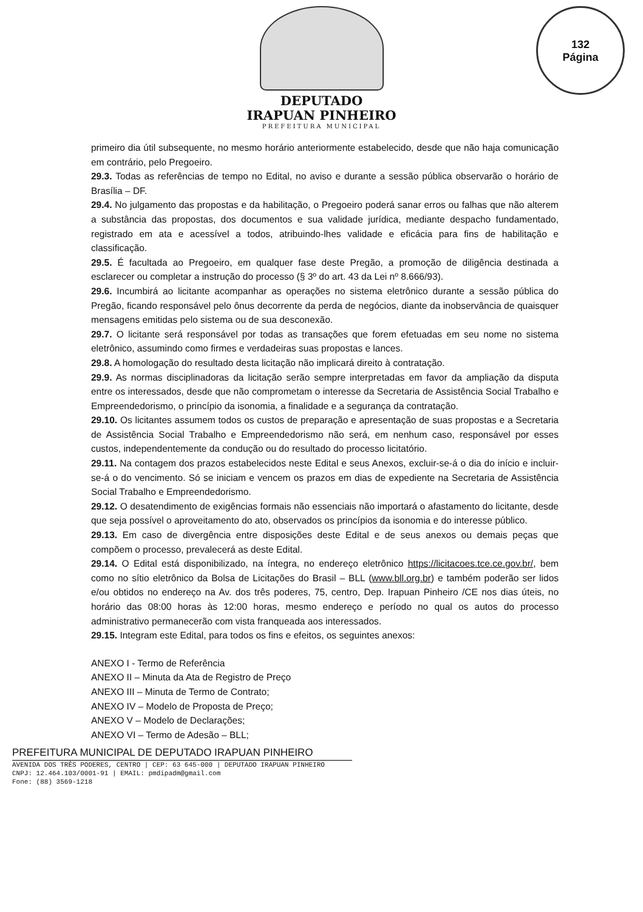DEPUTADO
IRAPUAN PINHEIRO
PREFEITURA MUNICIPAL
132
Página
primeiro dia útil subsequente, no mesmo horário anteriormente estabelecido, desde que não haja comunicação em contrário, pelo Pregoeiro.
29.3. Todas as referências de tempo no Edital, no aviso e durante a sessão pública observarão o horário de Brasília – DF.
29.4. No julgamento das propostas e da habilitação, o Pregoeiro poderá sanar erros ou falhas que não alterem a substância das propostas, dos documentos e sua validade jurídica, mediante despacho fundamentado, registrado em ata e acessível a todos, atribuindo-lhes validade e eficácia para fins de habilitação e classificação.
29.5. É facultada ao Pregoeiro, em qualquer fase deste Pregão, a promoção de diligência destinada a esclarecer ou completar a instrução do processo (§ 3º do art. 43 da Lei nº 8.666/93).
29.6. Incumbirá ao licitante acompanhar as operações no sistema eletrônico durante a sessão pública do Pregão, ficando responsável pelo ônus decorrente da perda de negócios, diante da inobservância de quaisquer mensagens emitidas pelo sistema ou de sua desconexão.
29.7. O licitante será responsável por todas as transações que forem efetuadas em seu nome no sistema eletrônico, assumindo como firmes e verdadeiras suas propostas e lances.
29.8. A homologação do resultado desta licitação não implicará direito à contratação.
29.9. As normas disciplinadoras da licitação serão sempre interpretadas em favor da ampliação da disputa entre os interessados, desde que não comprometam o interesse da Secretaria de Assistência Social Trabalho e Empreendedorismo, o princípio da isonomia, a finalidade e a segurança da contratação.
29.10. Os licitantes assumem todos os custos de preparação e apresentação de suas propostas e a Secretaria de Assistência Social Trabalho e Empreendedorismo não será, em nenhum caso, responsável por esses custos, independentemente da condução ou do resultado do processo licitatório.
29.11. Na contagem dos prazos estabelecidos neste Edital e seus Anexos, excluir-se-á o dia do início e incluir-se-á o do vencimento. Só se iniciam e vencem os prazos em dias de expediente na Secretaria de Assistência Social Trabalho e Empreendedorismo.
29.12. O desatendimento de exigências formais não essenciais não importará o afastamento do licitante, desde que seja possível o aproveitamento do ato, observados os princípios da isonomia e do interesse público.
29.13. Em caso de divergência entre disposições deste Edital e de seus anexos ou demais peças que compõem o processo, prevalecerá as deste Edital.
29.14. O Edital está disponibilizado, na íntegra, no endereço eletrônico https://licitacoes.tce.ce.gov.br/, bem como no sítio eletrônico da Bolsa de Licitações do Brasil – BLL (www.bll.org.br) e também poderão ser lidos e/ou obtidos no endereço na Av. dos três poderes, 75, centro, Dep. Irapuan Pinheiro /CE nos dias úteis, no horário das 08:00 horas às 12:00 horas, mesmo endereço e período no qual os autos do processo administrativo permanecerão com vista franqueada aos interessados.
29.15. Integram este Edital, para todos os fins e efeitos, os seguintes anexos:
ANEXO I - Termo de Referência
ANEXO II – Minuta da Ata de Registro de Preço
ANEXO III – Minuta de Termo de Contrato;
ANEXO IV – Modelo de Proposta de Preço;
ANEXO V – Modelo de Declarações;
ANEXO VI – Termo de Adesão – BLL;
PREFEITURA MUNICIPAL DE DEPUTADO IRAPUAN PINHEIRO
AVENIDA DOS TRÊS PODERES, CENTRO | CEP: 63 645-000 | DEPUTADO IRAPUAN PINHEIRO
CNPJ: 12.464.103/0001-91 | EMAIL: pmdipadm@gmail.com
Fone: (88) 3569-1218